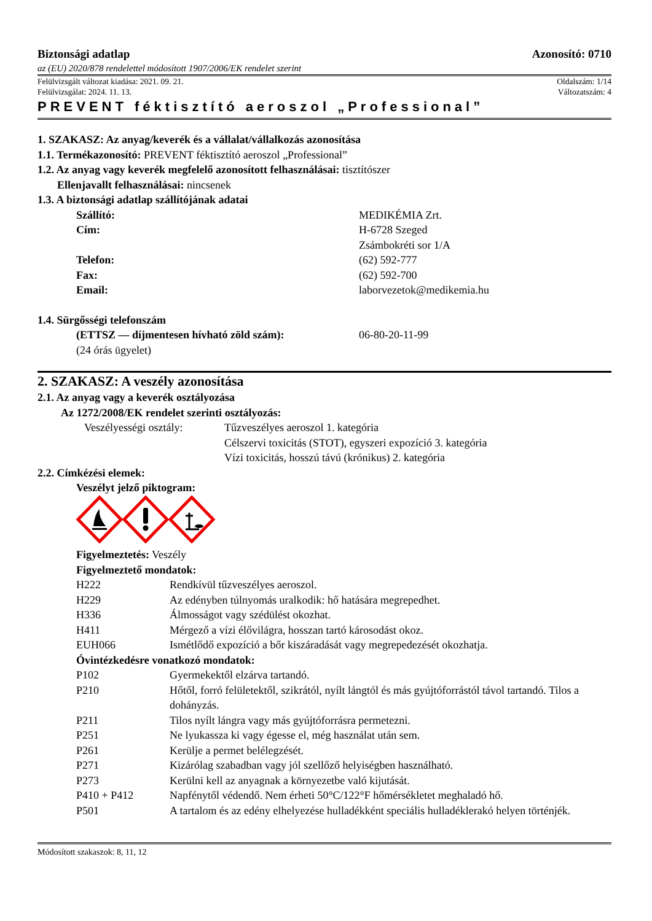Biztonsági adatlap Azonosító: 0710
az (EU) 2020/878 rendelettel módosított 1907/2006/EK rendelet szerint
Felülvizsgált változat kiadása: 2021. 09. 21. Oldalszám: 1/14
Felülvizsgálat: 2024. 11. 13. Változatszám: 4
PREVENT féktisztító aeroszol „Professional”
1. SZAKASZ: Az anyag/keverék és a vállalat/vállalkozás azonosítása
1.1. Termékazonosító: PREVENT féktisztító aeroszol „Professional”
1.2. Az anyag vagy keverék megfelelő azonosított felhasználásai: tisztítószer
Ellenjavallt felhasználásai: nincsenek
1.3. A biztonsági adatlap szállítójának adatai
Szállító: MEDIKÉMIA Zrt.
Cím: H-6728 Szeged
Zsámbokréti sor 1/A
Telefon: (62) 592-777
Fax: (62) 592-700
Email: laborvezetok@medikemia.hu
1.4. Sürgősségi telefonszám
(ETTSZ — díjmentesen hívható zöld szám): 06-80-20-11-99
(24 órás ügyelet)
2. SZAKASZ: A veszély azonosítása
2.1. Az anyag vagy a keverék osztályozása
Az 1272/2008/EK rendelet szerinti osztályozás:
Veszélyességi osztály: Tűzveszélyes aeroszol 1. kategória
Célszervi toxicitás (STOT), egyszeri expozíció 3. kategória
Vízi toxicitás, hosszú távú (krónikus) 2. kategória
2.2. Címkézési elemek:
Veszélyt jelző piktogram:
Figyelmeztetés: Veszély
Figyelmeztető mondatok:
H222 Rendkívül tűzveszélyes aeroszol.
H229 Az edényben túlnyomás uralkodik: hő hatására megrepedhet.
H336 Álmosságot vagy szédülést okozhat.
H411 Mérgező a vízi élővilágra, hosszan tartó károsodást okoz.
EUH066 Ismétlődő expozíció a bőr kiszáradását vagy megrepedezését okozhatja.
Óvintézkedésre vonatkozó mondatok:
P102 Gyermekektől elzárva tartandó.
P210 Hőtől, forró felületektől, szikrától, nyílt lángtól és más gyújtóforrástól távol tartandó. Tilos a dohányzás.
P211 Tilos nyílt lángra vagy más gyújtóforrásra permetezni.
P251 Ne lyukassza ki vagy égesse el, még használat után sem.
P261 Kerülje a permet belélegzését.
P271 Kizárólag szabadban vagy jól szellőző helyiségben használható.
P273 Kerülni kell az anyagnak a környezetbe való kijutását.
P410 + P412 Napfénytől védendő. Nem érheti 50°C/122°F hőmérsékletet meghaladó hő.
P501 A tartalom és az edény elhelyezése hulladékként speciális hulladéklerakó helyen történjék.
Módosított szakaszok: 8, 11, 12